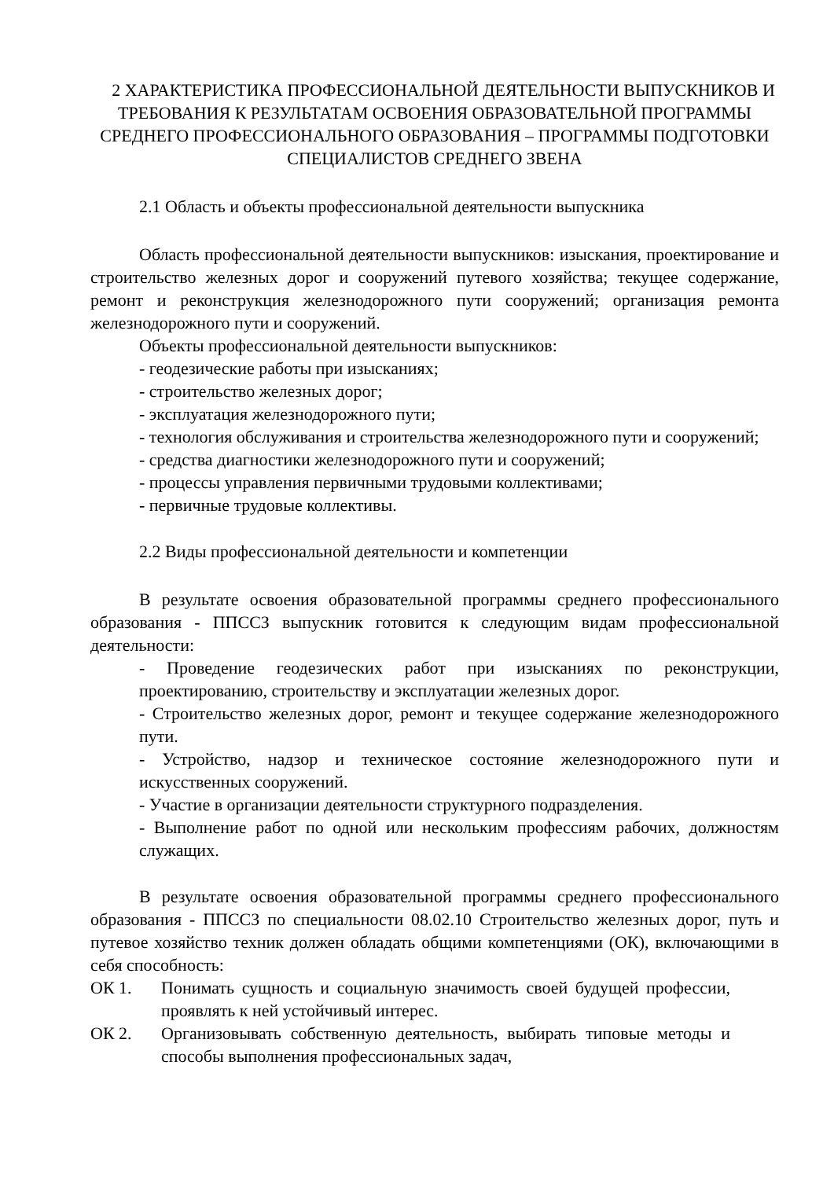2 ХАРАКТЕРИСТИКА ПРОФЕССИОНАЛЬНОЙ ДЕЯТЕЛЬНОСТИ ВЫПУСКНИКОВ И ТРЕБОВАНИЯ К РЕЗУЛЬТАТАМ ОСВОЕНИЯ ОБРАЗОВАТЕЛЬНОЙ ПРОГРАММЫ СРЕДНЕГО ПРОФЕССИОНАЛЬНОГО ОБРАЗОВАНИЯ – ПРОГРАММЫ ПОДГОТОВКИ СПЕЦИАЛИСТОВ СРЕДНЕГО ЗВЕНА
2.1 Область и объекты профессиональной деятельности выпускника
Область профессиональной деятельности выпускников: изыскания, проектирование и строительство железных дорог и сооружений путевого хозяйства; текущее содержание, ремонт и реконструкция железнодорожного пути сооружений; организация ремонта железнодорожного пути и сооружений.
Объекты профессиональной деятельности выпускников:
- геодезические работы при изысканиях;
- строительство железных дорог;
- эксплуатация железнодорожного пути;
- технология обслуживания и строительства железнодорожного пути и сооружений;
- средства диагностики железнодорожного пути и сооружений;
- процессы управления первичными трудовыми коллективами;
- первичные трудовые коллективы.
2.2 Виды профессиональной деятельности и компетенции
В результате освоения образовательной программы среднего профессионального образования - ППССЗ выпускник готовится к следующим видам профессиональной деятельности:
- Проведение геодезических работ при изысканиях по реконструкции, проектированию, строительству и эксплуатации железных дорог.
- Строительство железных дорог, ремонт и текущее содержание железнодорожного пути.
- Устройство, надзор и техническое состояние железнодорожного пути и искусственных сооружений.
- Участие в организации деятельности структурного подразделения.
- Выполнение работ по одной или нескольким профессиям рабочих, должностям служащих.
В результате освоения образовательной программы среднего профессионального образования - ППССЗ по специальности 08.02.10 Строительство железных дорог, путь и путевое хозяйство техник должен обладать общими компетенциями (ОК), включающими в себя способность:
ОК 1. Понимать сущность и социальную значимость своей будущей профессии, проявлять к ней устойчивый интерес.
ОК 2. Организовывать собственную деятельность, выбирать типовые методы и способы выполнения профессиональных задач,